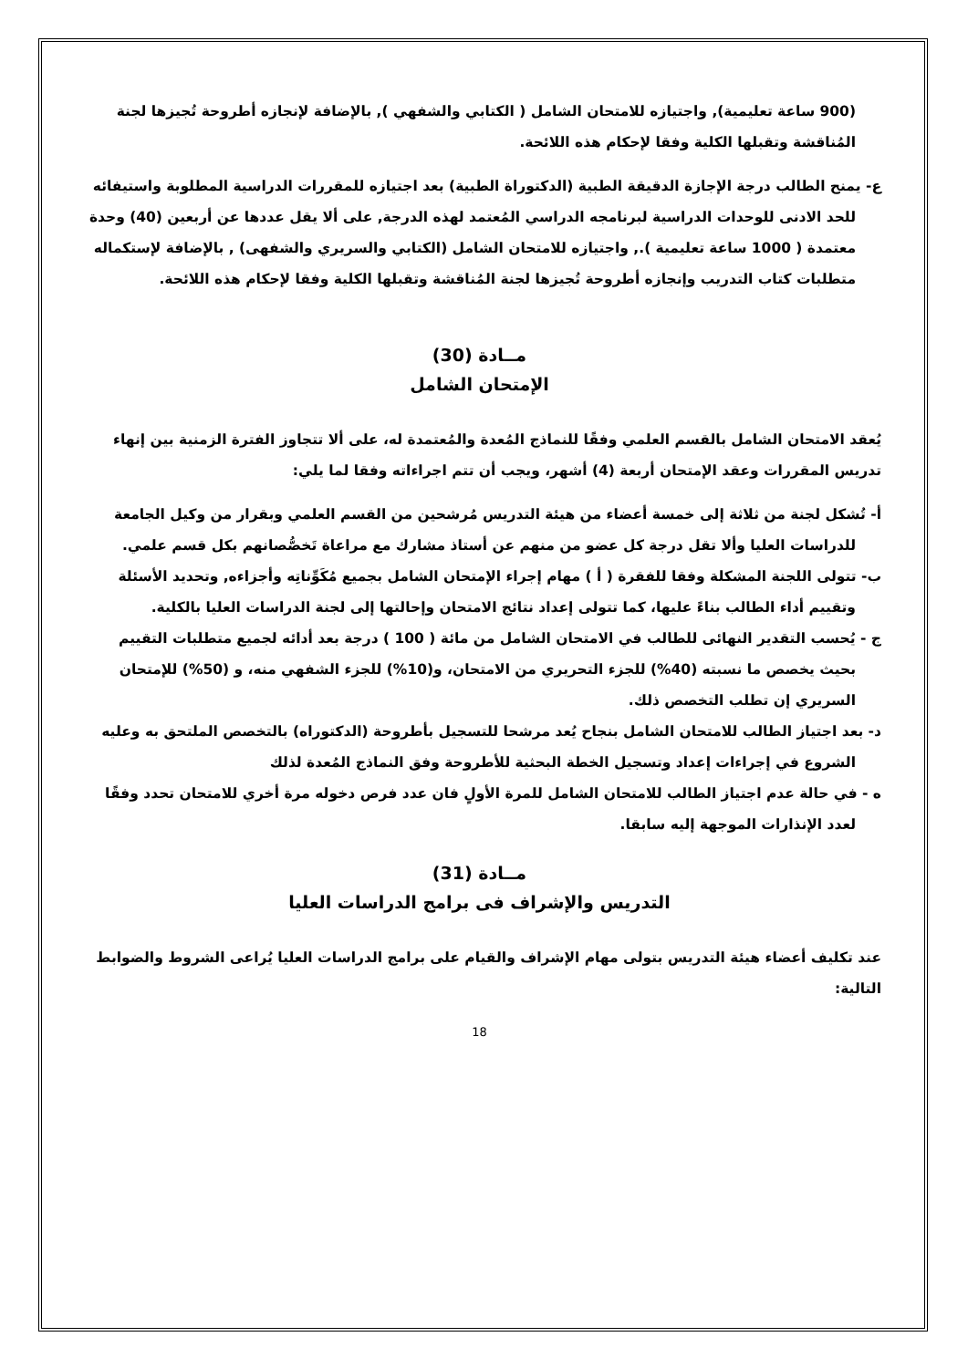(900 ساعة تعليمية), واجتيازه للامتحان الشامل ( الكتابي والشفهي ), بالإضافة لإنجازه أطروحة تُجيزها لجنة المُناقشة وتقبلها الكلية وفقا لإحكام هذه اللائحة.
ع- يمنح الطالب درجة الإجازة الدقيقة الطبية (الدكتوراة الطبية) بعد اجتيازه للمقررات الدراسية المطلوبة واستيفائه للحد الادنى للوحدات الدراسية لبرنامجه الدراسي المُعتمد لهذه الدرجة, على ألا يقل عددها عن أربعين (40) وحدة معتمدة ( 1000 ساعة تعليمية )., واجتيازه للامتحان الشامل (الكتابي والسريري والشفهى) , بالإضافة لإستكماله متطلبات كتاب التدريب وإنجازه أطروحة تُجيزها لجنة المُناقشة وتقبلها الكلية وفقا لإحكام هذه اللائحة.
مــادة (30)
الإمتحان الشامل
يُعقد الامتحان الشامل بالقسم العلمي وفقًا للنماذج المُعدة والمُعتمدة له، على ألا تتجاوز الفترة الزمنية بين إنهاء تدريس المقررات وعقد الإمتحان أربعة (4) أشهر، ويجب أن تتم اجراءاته وفقا لما يلي:
أ- تُشكل لجنة من ثلاثة إلى خمسة أعضاء من هيئة التدريس مُرشحين من القسم العلمي وبقرار من وكيل الجامعة للدراسات العليا وألا تقل درجة كل عضو من منهم عن أستاذ مشارك مع مراعاة تَخصُّصانهم بكل قسم علمي.
ب- تتولى اللجنة المشكلة وفقا للفقرة ( أ ) مهام إجراء الإمتحان الشامل بجميع مُكَوِّناتِه وأجزاءه, وتحديد الأسئلة وتقييم أداء الطالب بناءً عليها، كما تتولى إعداد نتائج الامتحان وإحالتها إلى لجنة الدراسات العليا بالكلية.
ج - يُحسب التقدير النهائى للطالب في الامتحان الشامل من مائة ( 100 ) درجة بعد أدائه لجميع متطلبات التقييم بحيث يخصص ما نسبته (40%) للجزء التحريري من الامتحان، و(10%) للجزء الشفهي منه، و (50%) للإمتحان السريري إن تطلب التخصص ذلك.
د- بعد اجتياز الطالب للامتحان الشامل بنجاح يُعد مرشحا للتسجيل بأطروحة (الدكتوراه) بالتخصص الملتحق به وعليه الشروع في إجراءات إعداد وتسجيل الخطة البحثية للأطروحة وفق النماذج المُعدة لذلك
ه - في حالة عدم اجتياز الطالب للامتحان الشامل للمرة الأولٍ فان عدد فرص دخوله مرة أخري للامتحان تحدد وفقًا لعدد الإنذارات الموجهة إليه سابقا.
مــادة (31)
التدريس والإشراف فى برامج الدراسات العليا
عند تكليف أعضاء هيئة التدريس بتولى مهام الإشراف والقيام على برامج الدراسات العليا يُراعى الشروط والضوابط التالية:
18